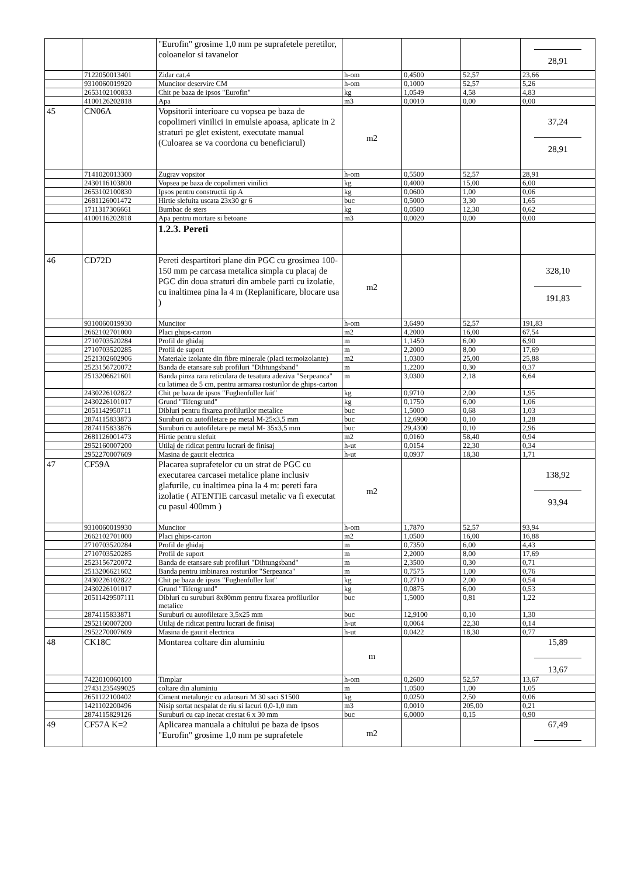| | | "Eurofin" grosime 1,0 mm pe suprafetele peretilor, coloanelor si tavanelor | | | | 28,91 |
| | 7122050013401 | Zidar cat.4 | h-om | 0,4500 | 52,57 | 23,66 |
| | 9310060019920 | Muncitor deservire CM | h-om | 0,1000 | 52,57 | 5,26 |
| | 2653102100833 | Chit pe baza de ipsos "Eurofin" | kg | 1,0549 | 4,58 | 4,83 |
| | 4100126202818 | Apa | m3 | 0,0010 | 0,00 | 0,00 |
| 45 | CN06A | Vopsitorii interioare cu vopsea pe baza de copolimeri vinilici in emulsie apoasa, aplicate in 2 straturi pe glet existent, executate manual (Culoarea se va coordona cu beneficiarul) | m2 | | | 37,24 28,91 |
| | 7141020013300 | Zugrav vopsitor | h-om | 0,5500 | 52,57 | 28,91 |
| | 2430116103800 | Vopsea pe baza de copolimeri vinilici | kg | 0,4000 | 15,00 | 6,00 |
| | 2653102100830 | Ipsos pentru constructii tip A | kg | 0,0600 | 1,00 | 0,06 |
| | 2681126001472 | Hirtie slefuita uscata 23x30 gr 6 | buc | 0,5000 | 3,30 | 1,65 |
| | 1711317306661 | Bumbac de sters | kg | 0,0500 | 12,30 | 0,62 |
| | 4100116202818 | Apa pentru mortare si betoane | m3 | 0,0020 | 0,00 | 0,00 |
| | | 1.2.3. Pereti | | | | |
| 46 | CD72D | Pereti despartitori plane din PGC cu grosimea 100-150 mm pe carcasa metalica simpla cu placaj de PGC din doua straturi din ambele parti cu izolatie, cu inaltimea pina la 4 m (Replanificare, blocare usa ) | m2 | | | 328,10 191,83 |
| | 9310060019930 | Muncitor | h-om | 3,6490 | 52,57 | 191,83 |
| | 2662102701000 | Placi ghips-carton | m2 | 4,2000 | 16,00 | 67,54 |
| | 2710703520284 | Profil de ghidaj | m | 1,1450 | 6,00 | 6,90 |
| | 2710703520285 | Profil de suport | m | 2,2000 | 8,00 | 17,69 |
| | 2521302602906 | Materiale izolante din fibre minerale (placi termoizolante) | m2 | 1,0300 | 25,00 | 25,88 |
| | 2523156720072 | Banda de etansare sub profiluri "Dihtungsband" | m | 1,2200 | 0,30 | 0,37 |
| | 2513206621601 | Banda pinza rara reticulara de tesatura adeziva "Serpeanca" cu latimea de 5 cm, pentru armarea rosturilor de ghips-carton | m | 3,0300 | 2,18 | 6,64 |
| | 2430226102822 | Chit pe baza de ipsos "Fughenfuller lait" | kg | 0,9710 | 2,00 | 1,95 |
| | 2430226101017 | Grund "Tifengrund" | kg | 0,1750 | 6,00 | 1,06 |
| | 2051142950711 | Dibluri pentru fixarea profilurilor metalice | buc | 1,5000 | 0,68 | 1,03 |
| | 2874115833873 | Suruburi cu autofiletare pe metal M-25x3,5 mm | buc | 12,6900 | 0,10 | 1,28 |
| | 2874115833876 | Suruburi cu autofiletare pe metal M- 35x3,5 mm | buc | 29,4300 | 0,10 | 2,96 |
| | 2681126001473 | Hirtie pentru slefuit | m2 | 0,0160 | 58,40 | 0,94 |
| | 2952160007200 | Utilaj de ridicat pentru lucrari de finisaj | h-ut | 0,0154 | 22,30 | 0,34 |
| | 2952270007609 | Masina de gaurit electrica | h-ut | 0,0937 | 18,30 | 1,71 |
| 47 | CF59A | Placarea suprafetelor cu un strat de PGC cu executarea carcasei metalice plane inclusiv glafurile, cu inaltimea pina la 4 m: pereti fara izolatie ( ATENTIE carcasul metalic va fi executat cu pasul 400mm ) | m2 | | | 138,92 93,94 |
| | 9310060019930 | Muncitor | h-om | 1,7870 | 52,57 | 93,94 |
| | 2662102701000 | Placi ghips-carton | m2 | 1,0500 | 16,00 | 16,88 |
| | 2710703520284 | Profil de ghidaj | m | 0,7350 | 6,00 | 4,43 |
| | 2710703520285 | Profil de suport | m | 2,2000 | 8,00 | 17,69 |
| | 2523156720072 | Banda de etansare sub profiluri "Dihtungsband" | m | 2,3500 | 0,30 | 0,71 |
| | 2513206621602 | Banda pentru imbinarea rosturilor "Serpeanca" | m | 0,7575 | 1,00 | 0,76 |
| | 2430226102822 | Chit pe baza de ipsos "Fughenfuller lait" | kg | 0,2710 | 2,00 | 0,54 |
| | 2430226101017 | Grund "Tifengrund" | kg | 0,0875 | 6,00 | 0,53 |
| | 20511429507111 | Dibluri cu suruburi 8x80mm pentru fixarea profilurilor metalice | buc | 1,5000 | 0,81 | 1,22 |
| | 2874115833871 | Suruburi cu autofiletare 3,5x25 mm | buc | 12,9100 | 0,10 | 1,30 |
| | 2952160007200 | Utilaj de ridicat pentru lucrari de finisaj | h-ut | 0,0064 | 22,30 | 0,14 |
| | 2952270007609 | Masina de gaurit electrica | h-ut | 0,0422 | 18,30 | 0,77 |
| 48 | CK18C | Montarea coltare din aluminiu | m | | | 15,89 13,67 |
| | 7422010060100 | Timplar | h-om | 0,2600 | 52,57 | 13,67 |
| | 27431235499025 | coltare din aluminiu | m | 1,0500 | 1,00 | 1,05 |
| | 2651122100402 | Ciment metalurgic cu adaosuri M 30 saci S1500 | kg | 0,0250 | 2,50 | 0,06 |
| | 1421102200496 | Nisip sortat nespalat de riu si lacuri 0,0-1,0 mm | m3 | 0,0010 | 205,00 | 0,21 |
| | 2874115829126 | Suruburi cu cap inecat crestat 6 x 30 mm | buc | 6,0000 | 0,15 | 0,90 |
| 49 | CF57A K=2 | Aplicarea manuala a chitului pe baza de ipsos "Eurofin" grosime 1,0 mm pe suprafetele | m2 | | | 67,49 |